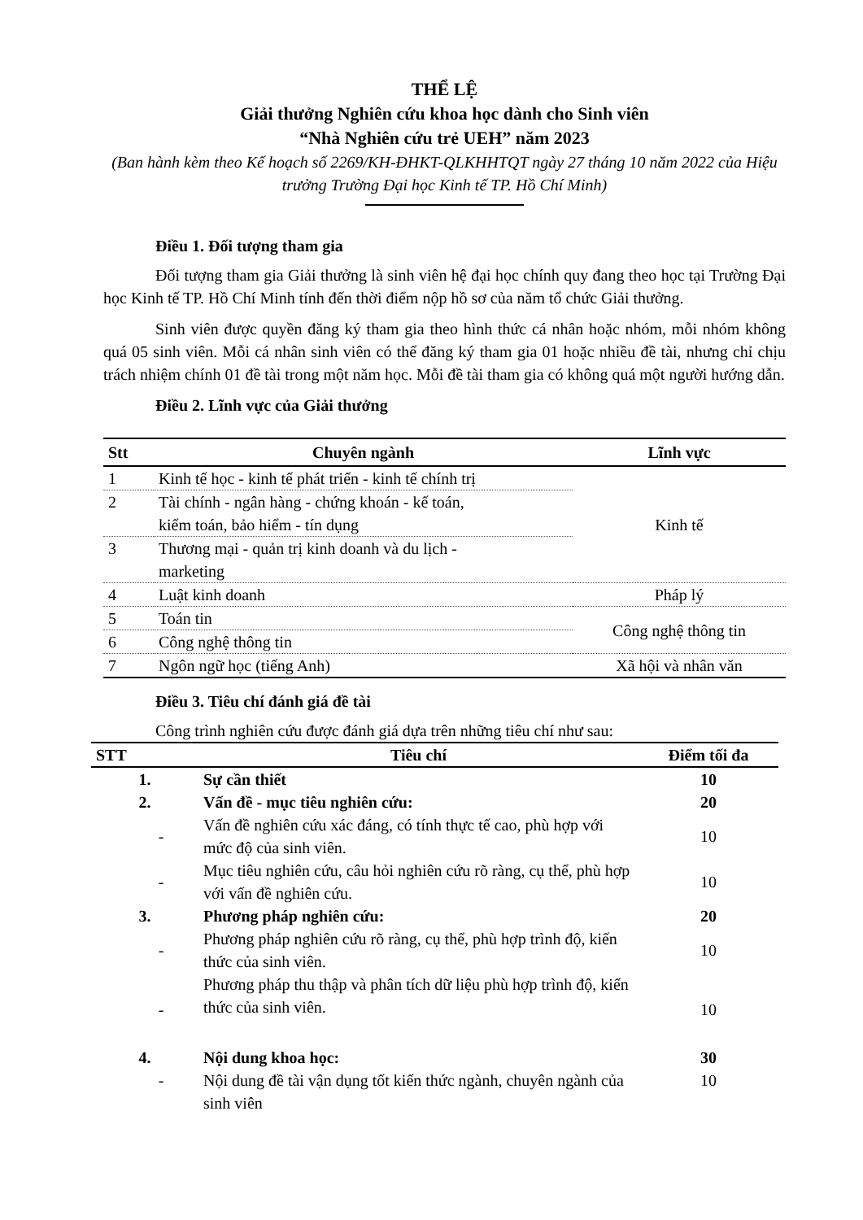THỂ LỆ
Giải thưởng Nghiên cứu khoa học dành cho Sinh viên
“Nhà Nghiên cứu trẻ UEH” năm 2023
(Ban hành kèm theo Kế hoạch số 2269/KH-ĐHKT-QLKHHTQT ngày 27 tháng 10 năm 2022 của Hiệu trưởng Trường Đại học Kinh tế TP. Hồ Chí Minh)
Điều 1. Đối tượng tham gia
Đối tượng tham gia Giải thưởng là sinh viên hệ đại học chính quy đang theo học tại Trường Đại học Kinh tế TP. Hồ Chí Minh tính đến thời điểm nộp hồ sơ của năm tổ chức Giải thưởng.
Sinh viên được quyền đăng ký tham gia theo hình thức cá nhân hoặc nhóm, mỗi nhóm không quá 05 sinh viên. Mỗi cá nhân sinh viên có thể đăng ký tham gia 01 hoặc nhiều đề tài, nhưng chỉ chịu trách nhiệm chính 01 đề tài trong một năm học. Mỗi đề tài tham gia có không quá một người hướng dẫn.
Điều 2. Lĩnh vực của Giải thưởng
| Stt | Chuyên ngành | Lĩnh vực |
| --- | --- | --- |
| 1 | Kinh tế học - kinh tế phát triển - kinh tế chính trị | Kinh tế |
| 2 | Tài chính - ngân hàng - chứng khoán - kế toán, kiểm toán, bảo hiểm - tín dụng | |
| 3 | Thương mại - quản trị kinh doanh và du lịch - marketing | |
| 4 | Luật kinh doanh | Pháp lý |
| 5 | Toán tin | Công nghệ thông tin |
| 6 | Công nghệ thông tin | |
| 7 | Ngôn ngữ học (tiếng Anh) | Xã hội và nhân văn |
Điều 3. Tiêu chí đánh giá đề tài
Công trình nghiên cứu được đánh giá dựa trên những tiêu chí như sau:
| STT | Tiêu chí | Điểm tối đa |
| --- | --- | --- |
| 1. | Sự cần thiết | 10 |
| 2. | Vấn đề - mục tiêu nghiên cứu: | 20 |
| - | Vấn đề nghiên cứu xác đáng, có tính thực tế cao, phù hợp với mức độ của sinh viên. | 10 |
| - | Mục tiêu nghiên cứu, câu hỏi nghiên cứu rõ ràng, cụ thể, phù hợp với vấn đề nghiên cứu. | 10 |
| 3. | Phương pháp nghiên cứu: | 20 |
| - | Phương pháp nghiên cứu rõ ràng, cụ thể, phù hợp trình độ, kiến thức của sinh viên. | 10 |
| - | Phương pháp thu thập và phân tích dữ liệu phù hợp trình độ, kiến thức của sinh viên. | 10 |
| 4. | Nội dung khoa học: | 30 |
| - | Nội dung đề tài vận dụng tốt kiến thức ngành, chuyên ngành của sinh viên | 10 |